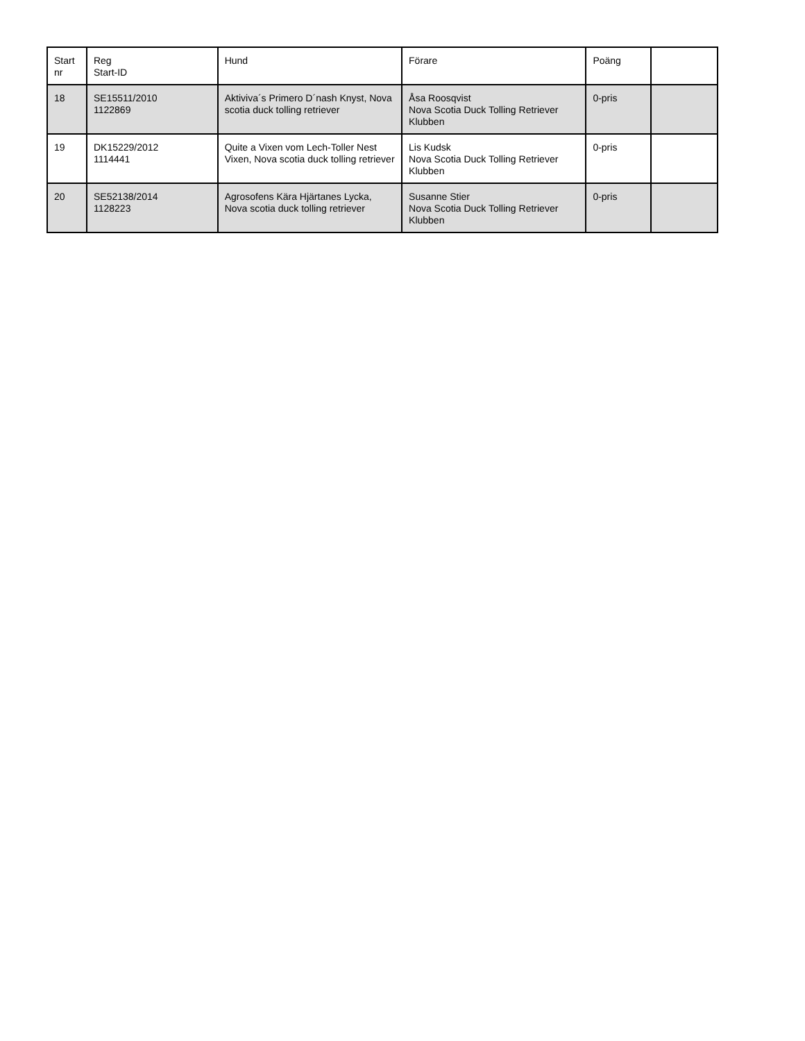| Start nr | Reg Start-ID | Hund | Förare | Poäng | |
| --- | --- | --- | --- | --- | --- |
| 18 | SE15511/2010 1122869 | Aktiviva´s Primero D´nash Knyst, Nova scotia duck tolling retriever | Åsa Roosqvist Nova Scotia Duck Tolling Retriever Klubben | 0-pris | |
| 19 | DK15229/2012 1114441 | Quite a Vixen vom Lech-Toller Nest Vixen, Nova scotia duck tolling retriever | Lis Kudsk Nova Scotia Duck Tolling Retriever Klubben | 0-pris | |
| 20 | SE52138/2014 1128223 | Agrosofens Kära Hjärtanes Lycka, Nova scotia duck tolling retriever | Susanne Stier Nova Scotia Duck Tolling Retriever Klubben | 0-pris | |